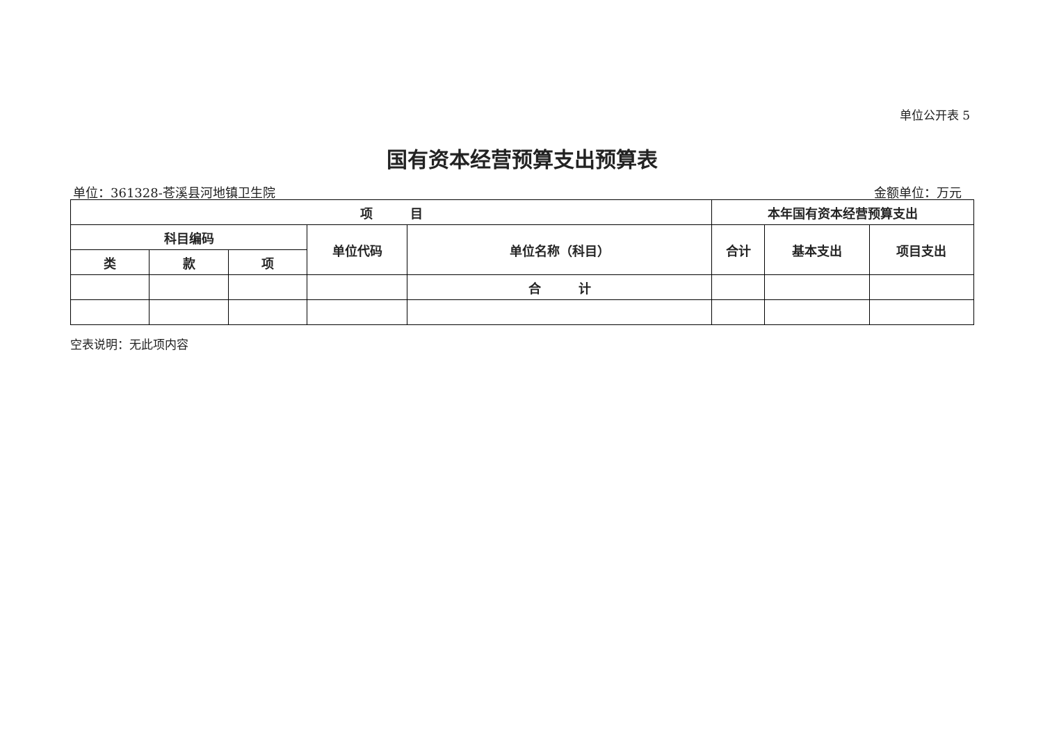单位公开表 5
国有资本经营预算支出预算表
单位：361328-苍溪县河地镇卫生院 金额单位：万元
| 项 目 | | | | | 本年国有资本经营预算支出 | | |
| --- | --- | --- | --- | --- | --- | --- | --- |
| 科目编码 | | | 单位代码 | 单位名称（科目） | 合计 | 基本支出 | 项目支出 |
| 类 | 款 | 项 | | | | | |
| | | | | 合 计 | | | |
空表说明：无此项内容